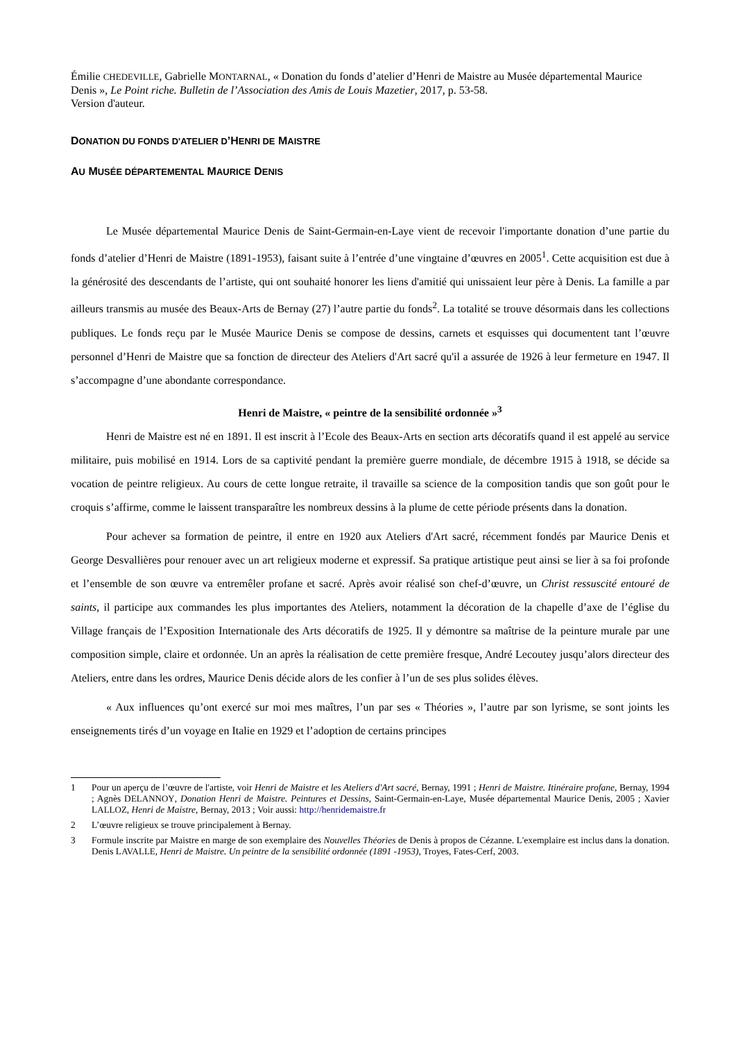Émilie CHEDEVILLE, Gabrielle MONTARNAL, « Donation du fonds d’atelier d’Henri de Maistre au Musée départemental Maurice Denis », Le Point riche. Bulletin de l’Association des Amis de Louis Mazetier, 2017, p. 53-58.
Version d'auteur.
DONATION DU FONDS D'ATELIER D’HENRI DE MAISTRE
AU MUSÉE DÉPARTEMENTAL MAURICE DENIS
Le Musée départemental Maurice Denis de Saint-Germain-en-Laye vient de recevoir l'importante donation d’une partie du fonds d’atelier d’Henri de Maistre (1891-1953), faisant suite à l’entrée d’une vingtaine d’œuvres en 2005<sup>1</sup>. Cette acquisition est due à la générosité des descendants de l’artiste, qui ont souhaité honorer les liens d'amitié qui unissaient leur père à Denis. La famille a par ailleurs transmis au musée des Beaux-Arts de Bernay (27) l’autre partie du fonds<sup>2</sup>. La totalité se trouve désormais dans les collections publiques. Le fonds reçu par le Musée Maurice Denis se compose de dessins, carnets et esquisses qui documentent tant l’œuvre personnel d’Henri de Maistre que sa fonction de directeur des Ateliers d'Art sacré qu'il a assurée de 1926 à leur fermeture en 1947. Il s’accompagne d’une abondante correspondance.
Henri de Maistre, « peintre de la sensibilité ordonnée »<sup>3</sup>
Henri de Maistre est né en 1891. Il est inscrit à l’Ecole des Beaux-Arts en section arts décoratifs quand il est appelé au service militaire, puis mobilisé en 1914. Lors de sa captivité pendant la première guerre mondiale, de décembre 1915 à 1918, se décide sa vocation de peintre religieux. Au cours de cette longue retraite, il travaille sa science de la composition tandis que son goût pour le croquis s’affirme, comme le laissent transparaître les nombreux dessins à la plume de cette période présents dans la donation.
Pour achever sa formation de peintre, il entre en 1920 aux Ateliers d'Art sacré, récemment fondés par Maurice Denis et George Desvallières pour renouer avec un art religieux moderne et expressif. Sa pratique artistique peut ainsi se lier à sa foi profonde et l’ensemble de son œuvre va entremêler profane et sacré. Après avoir réalisé son chef-d’œuvre, un Christ ressuscité entouré de saints, il participe aux commandes les plus importantes des Ateliers, notamment la décoration de la chapelle d’axe de l’église du Village français de l’Exposition Internationale des Arts décoratifs de 1925. Il y démontre sa maîtrise de la peinture murale par une composition simple, claire et ordonnée. Un an après la réalisation de cette première fresque, André Lecoutey jusqu’alors directeur des Ateliers, entre dans les ordres, Maurice Denis décide alors de les confier à l’un de ses plus solides élèves.
« Aux influences qu’ont exercé sur moi mes maîtres, l’un par ses « Théories », l’autre par son lyrisme, se sont joints les enseignements tirés d’un voyage en Italie en 1929 et l’adoption de certains principes
1 Pour un aperçu de l’œuvre de l'artiste, voir Henri de Maistre et les Ateliers d'Art sacré, Bernay, 1991 ; Henri de Maistre. Itinéraire profane, Bernay, 1994 ; Agnès DELANNOY, Donation Henri de Maistre. Peintures et Dessins, Saint-Germain-en-Laye, Musée départemental Maurice Denis, 2005 ; Xavier LALLOZ, Henri de Maistre, Bernay, 2013 ; Voir aussi: http://henridemaistre.fr
2 L’œuvre religieux se trouve principalement à Bernay.
3 Formule inscrite par Maistre en marge de son exemplaire des Nouvelles Théories de Denis à propos de Cézanne. L'exemplaire est inclus dans la donation. Denis LAVALLE, Henri de Maistre. Un peintre de la sensibilité ordonnée (1891 -1953), Troyes, Fates-Cerf, 2003.